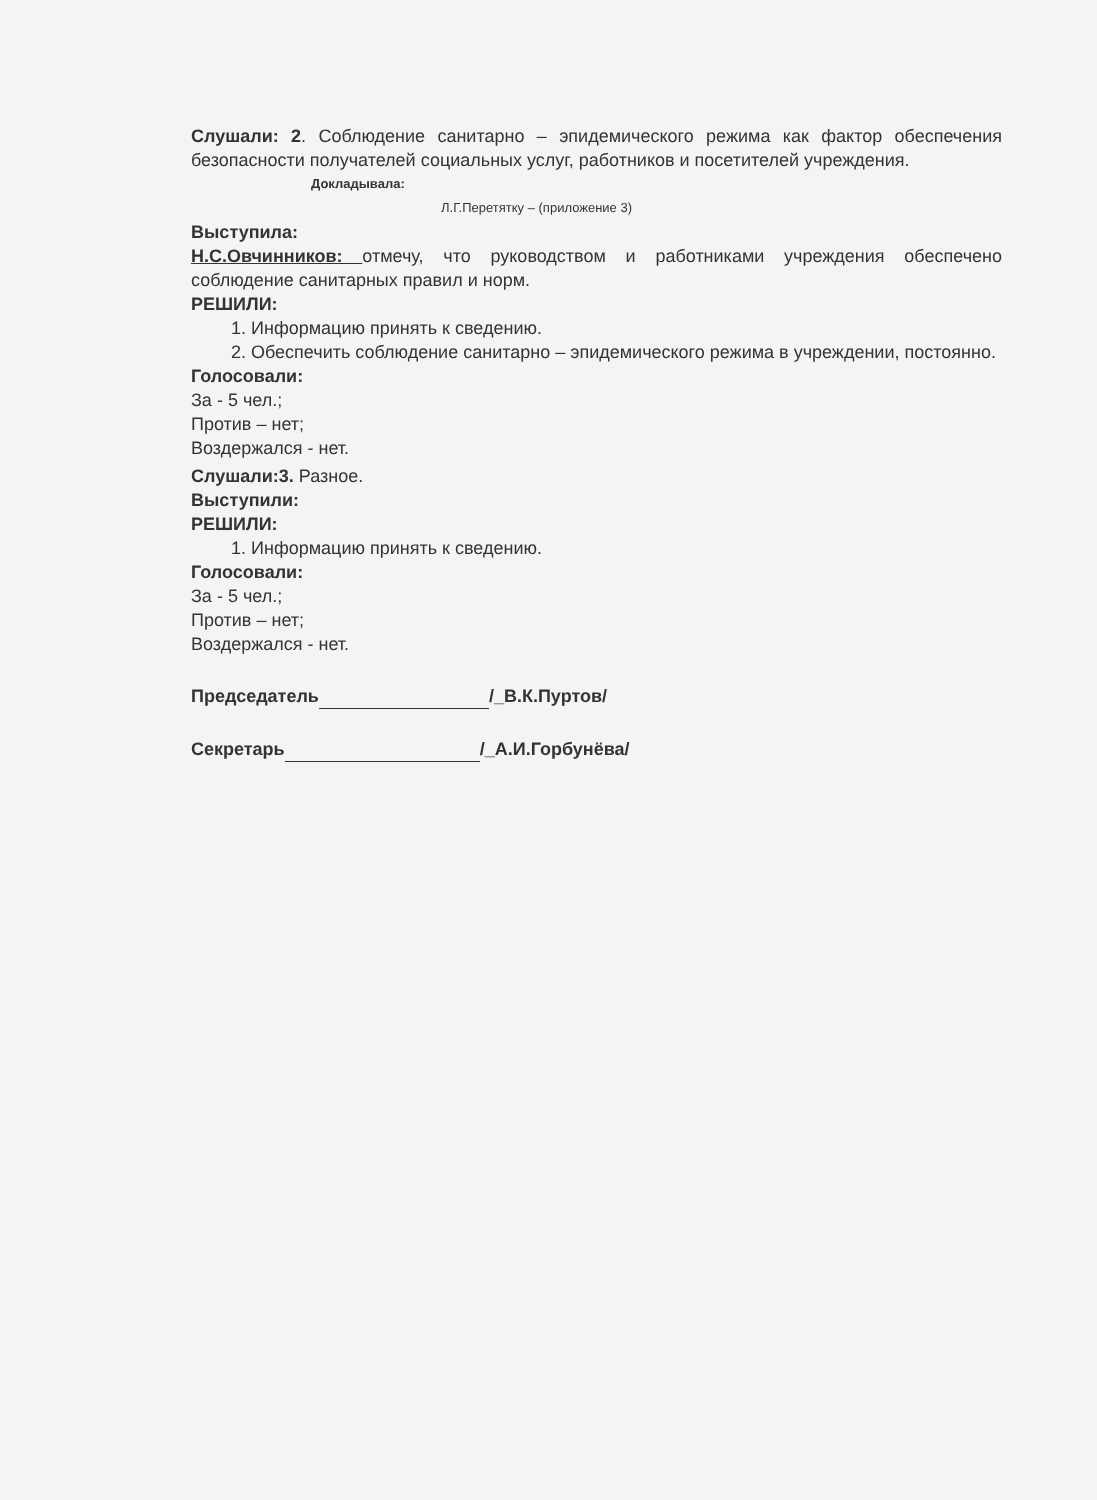Слушали: 2. Соблюдение санитарно – эпидемического режима как фактор обеспечения безопасности получателей социальных услуг, работников и посетителей учреждения.
Докладывала:
Л.Г.Перетятку – (приложение 3)
Выступила:
Н.С.Овчинников: отмечу, что руководством и работниками учреждения обеспечено соблюдение санитарных правил и норм.
РЕШИЛИ:
1. Информацию принять к сведению.
2. Обеспечить соблюдение санитарно – эпидемического режима в учреждении, постоянно.
Голосовали:
За - 5 чел.;
Против – нет;
Воздержался - нет.
Слушали:3. Разное.
Выступили:
РЕШИЛИ:
1. Информацию принять к сведению.
Голосовали:
За - 5 чел.;
Против – нет;
Воздержался - нет.
Председатель /_В.К.Пуртов/
Секретарь /_А.И.Горбунёва/